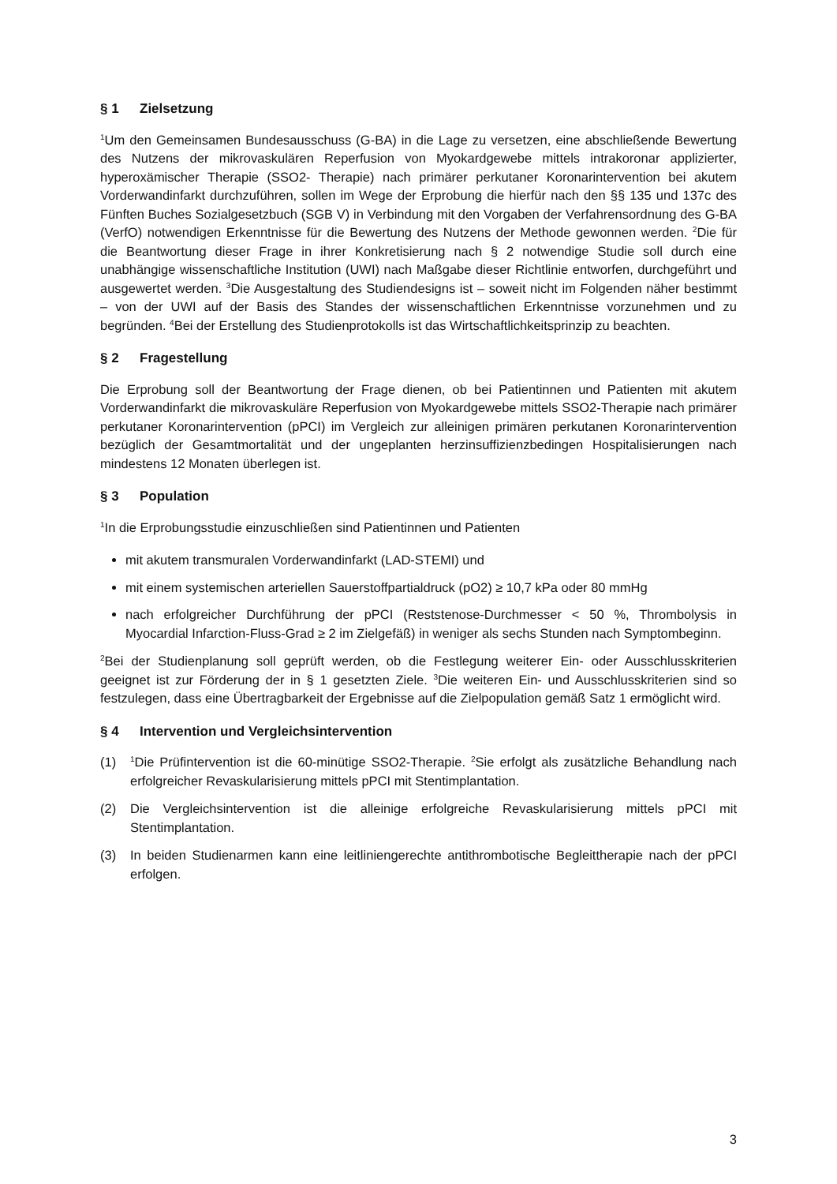§ 1 Zielsetzung
<sup>1</sup> Um den Gemeinsamen Bundesausschuss (G-BA) in die Lage zu versetzen, eine abschließende Bewertung des Nutzens der mikrovaskulären Reperfusion von Myokardgewebe mittels intrakoronar applizierter, hyperoxämischer Therapie (SSO2- Therapie) nach primärer perkutaner Koronarintervention bei akutem Vorderwandinfarkt durchzuführen, sollen im Wege der Erprobung die hierfür nach den §§ 135 und 137c des Fünften Buches Sozialgesetzbuch (SGB V) in Verbindung mit den Vorgaben der Verfahrensordnung des G-BA (VerfO) notwendigen Erkenntnisse für die Bewertung des Nutzens der Methode gewonnen werden. <sup>2</sup>Die für die Beantwortung dieser Frage in ihrer Konkretisierung nach § 2 notwendige Studie soll durch eine unabhängige wissenschaftliche Institution (UWI) nach Maßgabe dieser Richtlinie entworfen, durchgeführt und ausgewertet werden. <sup>3</sup>Die Ausgestaltung des Studiendesigns ist – soweit nicht im Folgenden näher bestimmt – von der UWI auf der Basis des Standes der wissenschaftlichen Erkenntnisse vorzunehmen und zu begründen. <sup>4</sup>Bei der Erstellung des Studienprotokolls ist das Wirtschaftlichkeitsprinzip zu beachten.
§ 2 Fragestellung
Die Erprobung soll der Beantwortung der Frage dienen, ob bei Patientinnen und Patienten mit akutem Vorderwandinfarkt die mikrovaskuläre Reperfusion von Myokardgewebe mittels SSO2-Therapie nach primärer perkutaner Koronarintervention (pPCI) im Vergleich zur alleinigen primären perkutanen Koronarintervention bezüglich der Gesamtmortalität und der ungeplanten herzinsuffizienzbedingen Hospitalisierungen nach mindestens 12 Monaten überlegen ist.
§ 3 Population
<sup>1</sup> In die Erprobungsstudie einzuschließen sind Patientinnen und Patienten
mit akutem transmuralen Vorderwandinfarkt (LAD-STEMI) und
mit einem systemischen arteriellen Sauerstoffpartialdruck (pO2) ≥ 10,7 kPa oder 80 mmHg
nach erfolgreicher Durchführung der pPCI (Reststenose-Durchmesser < 50 %, Thrombolysis in Myocardial Infarction-Fluss-Grad ≥ 2 im Zielgefäß) in weniger als sechs Stunden nach Symptombeginn.
<sup>2</sup> Bei der Studienplanung soll geprüft werden, ob die Festlegung weiterer Ein- oder Ausschlusskriterien geeignet ist zur Förderung der in § 1 gesetzten Ziele. <sup>3</sup>Die weiteren Ein- und Ausschlusskriterien sind so festzulegen, dass eine Übertragbarkeit der Ergebnisse auf die Zielpopulation gemäß Satz 1 ermöglicht wird.
§ 4 Intervention und Vergleichsintervention
(1)
<sup>1</sup> Die Prüfintervention ist die 60-minütige SSO2-Therapie. <sup>2</sup>Sie erfolgt als zusätzliche Behandlung nach erfolgreicher Revaskularisierung mittels pPCI mit Stentimplantation.
(2) Die Vergleichsintervention ist die alleinige erfolgreiche Revaskularisierung mittels pPCI mit Stentimplantation.
(3) In beiden Studienarmen kann eine leitliniengerechte antithrombotische Begleittherapie nach der pPCI erfolgen.
3